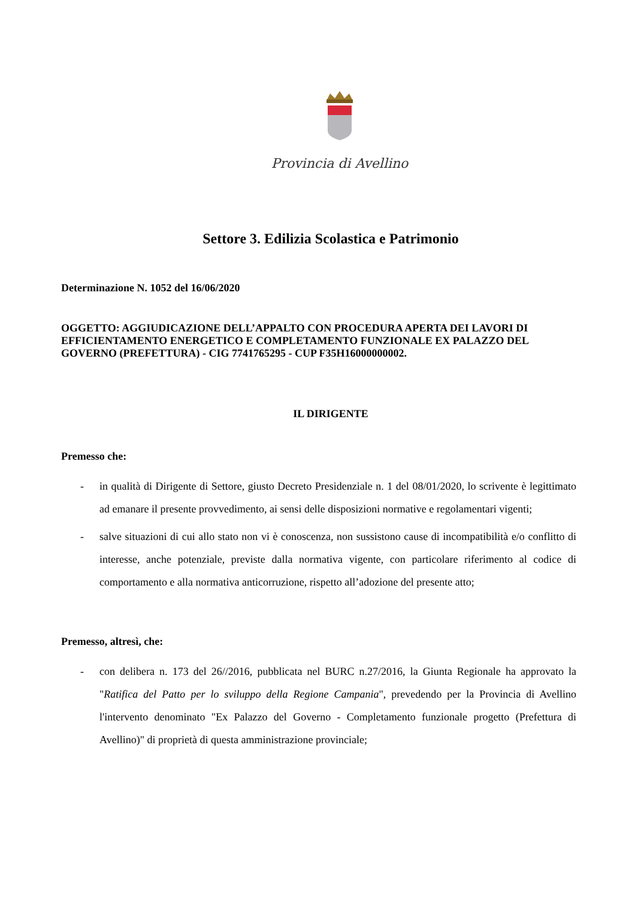Provincia di Avellino
Settore 3. Edilizia Scolastica e Patrimonio
Determinazione N. 1052 del 16/06/2020
OGGETTO: AGGIUDICAZIONE DELL’APPALTO CON PROCEDURA APERTA DEI LAVORI DI EFFICIENTAMENTO ENERGETICO E COMPLETAMENTO FUNZIONALE EX PALAZZO DEL GOVERNO (PREFETTURA) - CIG 7741765295 - CUP F35H16000000002.
IL DIRIGENTE
Premesso che:
- in qualità di Dirigente di Settore, giusto Decreto Presidenziale n. 1 del 08/01/2020, lo scrivente è legittimato ad emanare il presente provvedimento, ai sensi delle disposizioni normative e regolamentari vigenti;
- salve situazioni di cui allo stato non vi è conoscenza, non sussistono cause di incompatibilità e/o conflitto di interesse, anche potenziale, previste dalla normativa vigente, con particolare riferimento al codice di comportamento e alla normativa anticorruzione, rispetto all’adozione del presente atto;
Premesso, altresì, che:
- con delibera n. 173 del 26//2016, pubblicata nel BURC n.27/2016, la Giunta Regionale ha approvato la "Ratifica del Patto per lo sviluppo della Regione Campania", prevedendo per la Provincia di Avellino l'intervento denominato "Ex Palazzo del Governo - Completamento funzionale progetto (Prefettura di Avellino)" di proprietà di questa amministrazione provinciale;